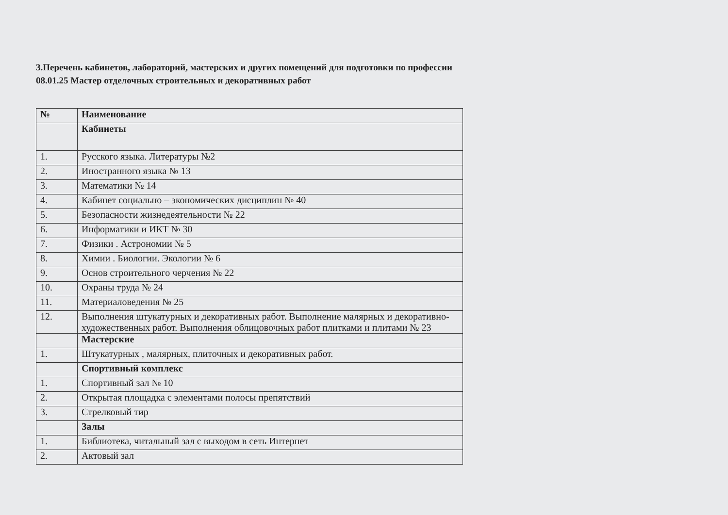3.Перечень кабинетов, лабораторий, мастерских и других помещений для подготовки по профессии
08.01.25 Мастер отделочных строительных и декоративных работ
| № | Наименование |
| --- | --- |
| | Кабинеты |
| 1. | Русского языка. Литературы №2 |
| 2. | Иностранного языка № 13 |
| 3. | Математики № 14 |
| 4. | Кабинет социально – экономических дисциплин № 40 |
| 5. | Безопасности жизнедеятельности № 22 |
| 6. | Информатики и ИКТ № 30 |
| 7. | Физики . Астрономии № 5 |
| 8. | Химии . Биологии. Экологии № 6 |
| 9. | Основ строительного черчения № 22 |
| 10. | Охраны труда № 24 |
| 11. | Материаловедения № 25 |
| 12. | Выполнения штукатурных и декоративных работ. Выполнение малярных и декоративно- художественных работ. Выполнения облицовочных работ плитками и плитами № 23 |
| | Мастерские |
| 1. | Штукатурных , малярных, плиточных и декоративных работ. |
| | Спортивный комплекс |
| 1. | Спортивный зал № 10 |
| 2. | Открытая площадка с элементами полосы препятствий |
| 3. | Стрелковый тир |
| | Залы |
| 1. | Библиотека, читальный зал с выходом в сеть Интернет |
| 2. | Актовый зал |